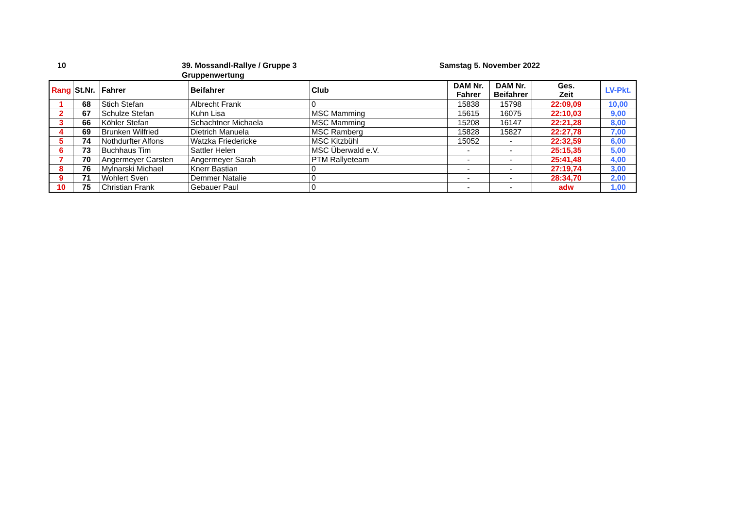10
39. Mossandl-Rallye / Gruppe 3
Gruppenwertung
Samstag 5. November 2022
| Rang | St.Nr. | Fahrer | Beifahrer | Club | DAM Nr. Fahrer | DAM Nr. Beifahrer | Ges. Zeit | LV-Pkt. |
| --- | --- | --- | --- | --- | --- | --- | --- | --- |
| 1 | 68 | Stich Stefan | Albrecht Frank | 0 | 15838 | 15798 | 22:09,09 | 10,00 |
| 2 | 67 | Schulze Stefan | Kuhn Lisa | MSC Mamming | 15615 | 16075 | 22:10,03 | 9,00 |
| 3 | 66 | Köhler Stefan | Schachtner Michaela | MSC Mamming | 15208 | 16147 | 22:21,28 | 8,00 |
| 4 | 69 | Brunken Wilfried | Dietrich Manuela | MSC Ramberg | 15828 | 15827 | 22:27,78 | 7,00 |
| 5 | 74 | Nothdurfter Alfons | Watzka Friedericke | MSC Kitzbühl | 15052 | - | 22:32,59 | 6,00 |
| 6 | 73 | Buchhaus Tim | Sattler Helen | MSC Überwald e.V. | - | - | 25:15,35 | 5,00 |
| 7 | 70 | Angermeyer Carsten | Angermeyer Sarah | PTM Rallyeteam | - | - | 25:41,48 | 4,00 |
| 8 | 76 | Mylnarski Michael | Knerr Bastian | 0 | - | - | 27:19,74 | 3,00 |
| 9 | 71 | Wohlert Sven | Demmer Natalie | 0 | - | - | 28:34,70 | 2,00 |
| 10 | 75 | Christian Frank | Gebauer Paul | 0 | - | - | adw | 1,00 |